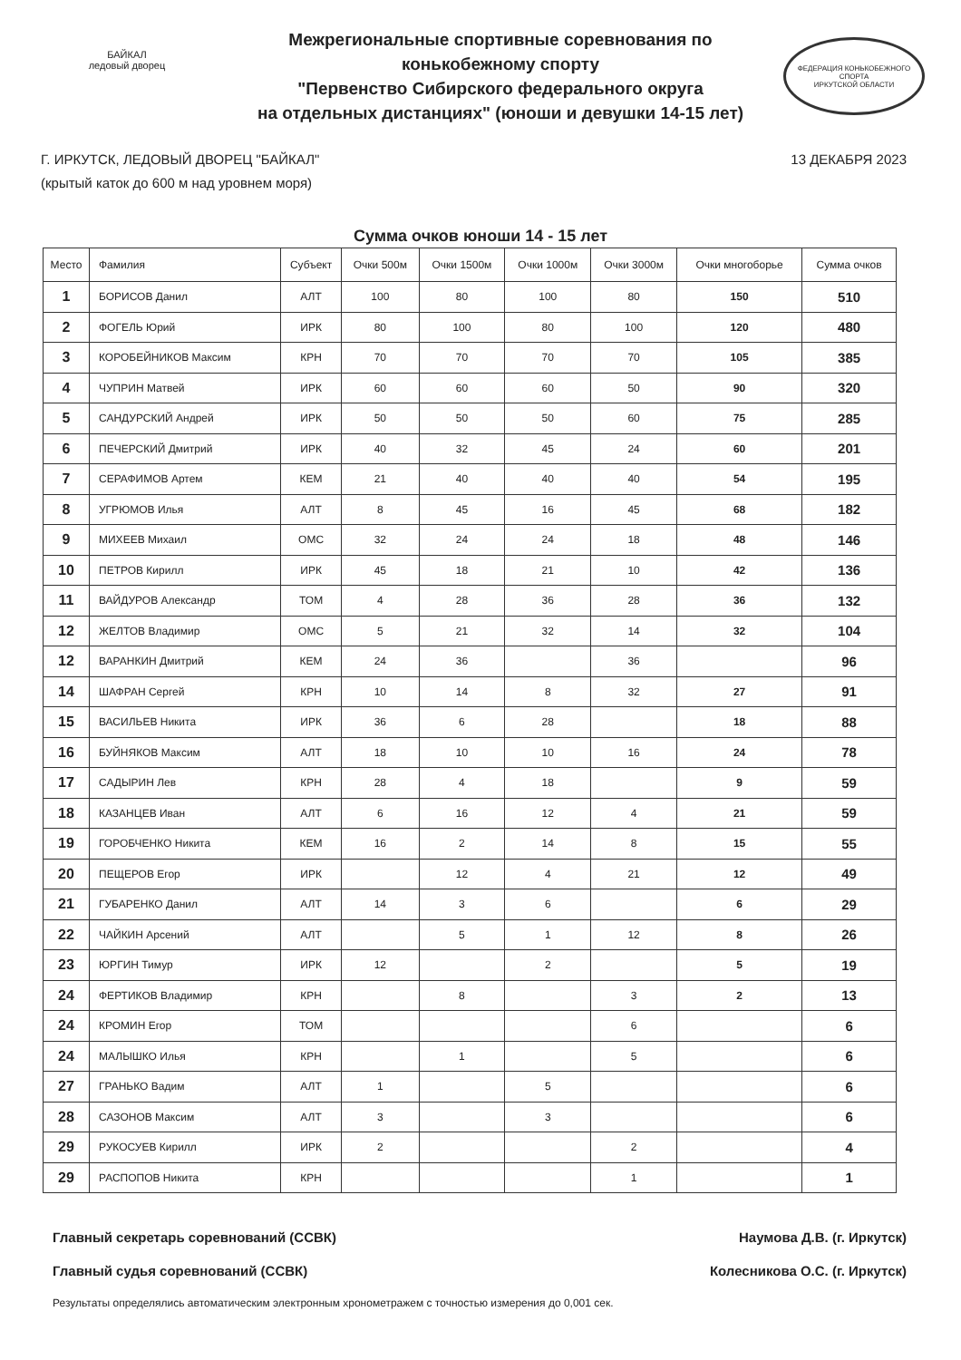БАЙКАЛ
ледовый дворец
Межрегиональные спортивные соревнования по
конькобежному спорту
"Первенство Сибирского федерального округа
на отдельных дистанциях" (юноши и девушки 14-15 лет)
ФЕДЕРАЦИЯ КОНЬКОБЕЖНОГО СПОРТА
ИРКУТСКОЙ ОБЛАСТИ
Г. ИРКУТСК, ЛЕДОВЫЙ ДВОРЕЦ "БАЙКАЛ"
(крытый каток до 600 м над уровнем моря)
13 ДЕКАБРЯ 2023
Сумма очков юноши 14 - 15 лет
| Место | Фамилия | Субъект | Очки 500м | Очки 1500м | Очки 1000м | Очки 3000м | Очки многоборье | Сумма очков |
| --- | --- | --- | --- | --- | --- | --- | --- | --- |
| 1 | БОРИСОВ Данил | АЛТ | 100 | 80 | 100 | 80 | 150 | 510 |
| 2 | ФОГЕЛЬ Юрий | ИРК | 80 | 100 | 80 | 100 | 120 | 480 |
| 3 | КОРОБЕЙНИКОВ Максим | КРН | 70 | 70 | 70 | 70 | 105 | 385 |
| 4 | ЧУПРИН Матвей | ИРК | 60 | 60 | 60 | 50 | 90 | 320 |
| 5 | САНДУРСКИЙ Андрей | ИРК | 50 | 50 | 50 | 60 | 75 | 285 |
| 6 | ПЕЧЕРСКИЙ Дмитрий | ИРК | 40 | 32 | 45 | 24 | 60 | 201 |
| 7 | СЕРАФИМОВ Артем | КЕМ | 21 | 40 | 40 | 40 | 54 | 195 |
| 8 | УГРЮМОВ Илья | АЛТ | 8 | 45 | 16 | 45 | 68 | 182 |
| 9 | МИХЕЕВ Михаил | ОМС | 32 | 24 | 24 | 18 | 48 | 146 |
| 10 | ПЕТРОВ Кирилл | ИРК | 45 | 18 | 21 | 10 | 42 | 136 |
| 11 | ВАЙДУРОВ Александр | ТОМ | 4 | 28 | 36 | 28 | 36 | 132 |
| 12 | ЖЕЛТОВ Владимир | ОМС | 5 | 21 | 32 | 14 | 32 | 104 |
| 12 | ВАРАНКИН Дмитрий | КЕМ | 24 | 36 | | 36 | | 96 |
| 14 | ШАФРАН Сергей | КРН | 10 | 14 | 8 | 32 | 27 | 91 |
| 15 | ВАСИЛЬЕВ Никита | ИРК | 36 | 6 | 28 | | 18 | 88 |
| 16 | БУЙНЯКОВ Максим | АЛТ | 18 | 10 | 10 | 16 | 24 | 78 |
| 17 | САДЫРИН Лев | КРН | 28 | 4 | 18 | | 9 | 59 |
| 18 | КАЗАНЦЕВ Иван | АЛТ | 6 | 16 | 12 | 4 | 21 | 59 |
| 19 | ГОРОБЧЕНКО Никита | КЕМ | 16 | 2 | 14 | 8 | 15 | 55 |
| 20 | ПЕЩЕРОВ Егор | ИРК | | 12 | 4 | 21 | 12 | 49 |
| 21 | ГУБАРЕНКО Данил | АЛТ | 14 | 3 | 6 | | 6 | 29 |
| 22 | ЧАЙКИН Арсений | АЛТ | | 5 | 1 | 12 | 8 | 26 |
| 23 | ЮРГИН Тимур | ИРК | 12 | | 2 | | 5 | 19 |
| 24 | ФЕРТИКОВ Владимир | КРН | | 8 | | 3 | 2 | 13 |
| 24 | КРОМИН Егор | ТОМ | | | | 6 | | 6 |
| 24 | МАЛЫШКО Илья | КРН | | 1 | | 5 | | 6 |
| 27 | ГРАНЬКО Вадим | АЛТ | 1 | | 5 | | | 6 |
| 28 | САЗОНОВ Максим | АЛТ | 3 | | 3 | | | 6 |
| 29 | РУКОСУЕВ Кирилл | ИРК | 2 | | | 2 | | 4 |
| 29 | РАСПОПОВ Никита | КРН | | | | 1 | | 1 |
Главный секретарь соревнований (ССВК) Наумова Д.В. (г. Иркутск)
Главный судья соревнований (ССВК) Колесникова О.С. (г. Иркутск)
Результаты определялись автоматическим электронным хронометражем с точностью измерения до 0,001 сек.